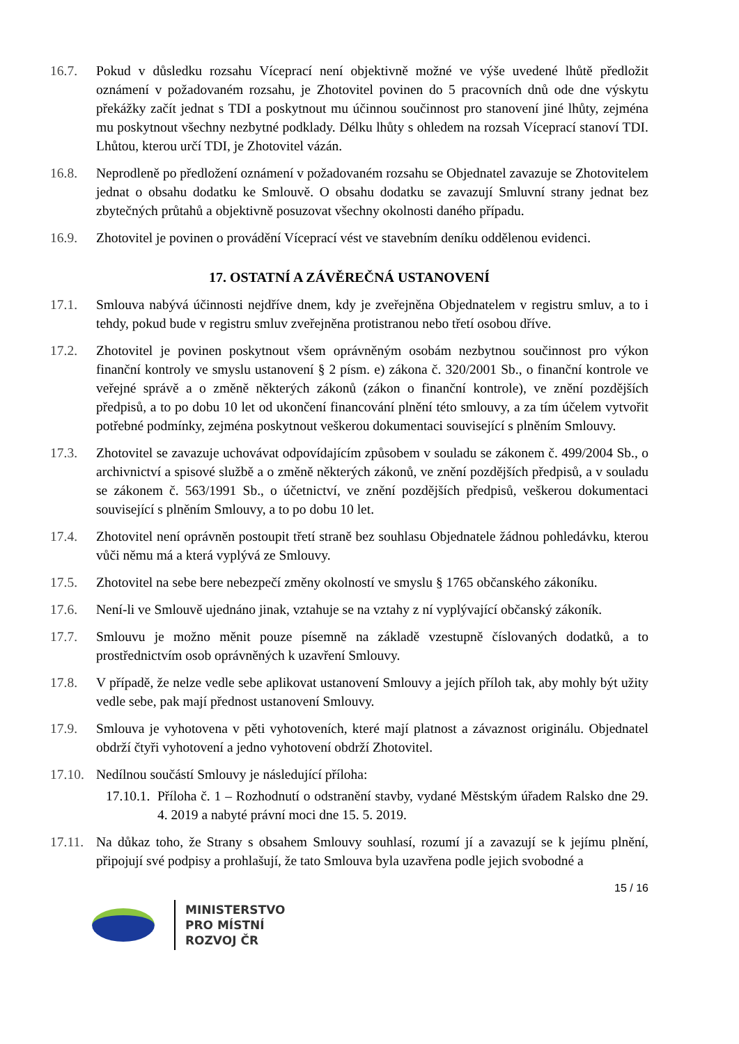16.7. Pokud v důsledku rozsahu Víceprací není objektivně možné ve výše uvedené lhůtě předložit oznámení v požadovaném rozsahu, je Zhotovitel povinen do 5 pracovních dnů ode dne výskytu překážky začít jednat s TDI a poskytnout mu účinnou součinnost pro stanovení jiné lhůty, zejména mu poskytnout všechny nezbytné podklady. Délku lhůty s ohledem na rozsah Víceprací stanoví TDI. Lhůtou, kterou určí TDI, je Zhotovitel vázán.
16.8. Neprodleně po předložení oznámení v požadovaném rozsahu se Objednatel zavazuje se Zhotovitelem jednat o obsahu dodatku ke Smlouvě. O obsahu dodatku se zavazují Smluvní strany jednat bez zbytečných průtahů a objektivně posuzovat všechny okolnosti daného případu.
16.9. Zhotovitel je povinen o provádění Víceprací vést ve stavebním deníku oddělenou evidenci.
17. OSTATNÍ A ZÁVĚREČNÁ USTANOVENÍ
17.1. Smlouva nabývá účinnosti nejdříve dnem, kdy je zveřejněna Objednatelem v registru smluv, a to i tehdy, pokud bude v registru smluv zveřejněna protistranou nebo třetí osobou dříve.
17.2. Zhotovitel je povinen poskytnout všem oprávněným osobám nezbytnou součinnost pro výkon finanční kontroly ve smyslu ustanovení § 2 písm. e) zákona č. 320/2001 Sb., o finanční kontrole ve veřejné správě a o změně některých zákonů (zákon o finanční kontrole), ve znění pozdějších předpisů, a to po dobu 10 let od ukončení financování plnění této smlouvy, a za tím účelem vytvořit potřebné podmínky, zejména poskytnout veškerou dokumentaci související s plněním Smlouvy.
17.3. Zhotovitel se zavazuje uchovávat odpovídajícím způsobem v souladu se zákonem č. 499/2004 Sb., o archivnictví a spisové službě a o změně některých zákonů, ve znění pozdějších předpisů, a v souladu se zákonem č. 563/1991 Sb., o účetnictví, ve znění pozdějších předpisů, veškerou dokumentaci související s plněním Smlouvy, a to po dobu 10 let.
17.4. Zhotovitel není oprávněn postoupit třetí straně bez souhlasu Objednatele žádnou pohledávku, kterou vůči němu má a která vyplývá ze Smlouvy.
17.5. Zhotovitel na sebe bere nebezpečí změny okolností ve smyslu § 1765 občanského zákoníku.
17.6. Není-li ve Smlouvě ujednáno jinak, vztahuje se na vztahy z ní vyplývající občanský zákoník.
17.7. Smlouvu je možno měnit pouze písemně na základě vzestupně číslovaných dodatků, a to prostřednictvím osob oprávněných k uzavření Smlouvy.
17.8. V případě, že nelze vedle sebe aplikovat ustanovení Smlouvy a jejích příloh tak, aby mohly být užity vedle sebe, pak mají přednost ustanovení Smlouvy.
17.9. Smlouva je vyhotovena v pěti vyhotoveních, které mají platnost a závaznost originálu. Objednatel obdrží čtyři vyhotovení a jedno vyhotovení obdrží Zhotovitel.
17.10.
Nedílnou součástí Smlouvy je následující příloha:
17.10.1.
Příloha č. 1 – Rozhodnutí o odstranění stavby, vydané Městským úřadem Ralsko dne 29. 4. 2019 a nabyté právní moci dne 15. 5. 2019.
17.11.
Na důkaz toho, že Strany s obsahem Smlouvy souhlasí, rozumí jí a zavazují se k jejímu plnění, připojují své podpisy a prohlašují, že tato Smlouva byla uzavřena podle jejich svobodné a
15 / 16
MINISTERSTVO
PRO MÍSTNÍ
ROZVOJ ČR